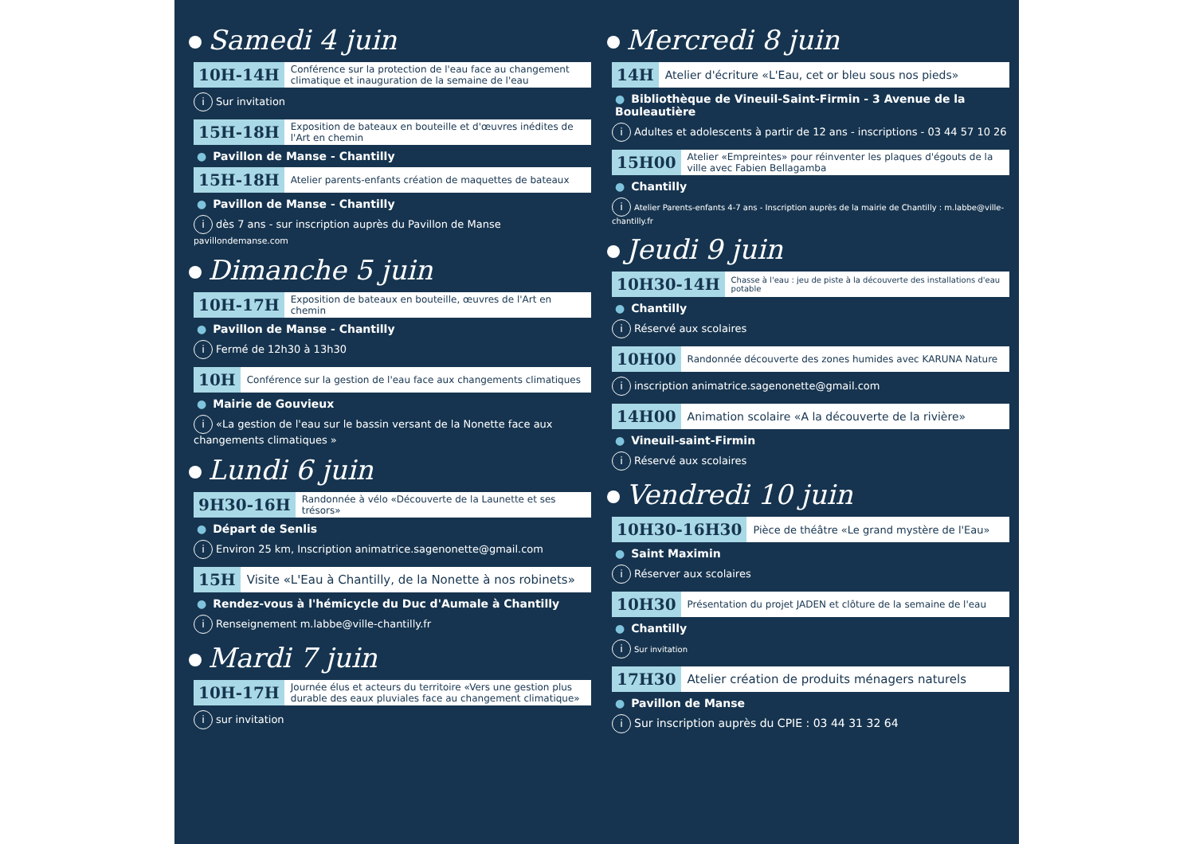Samedi 4 juin
10H-14H Conférence sur la protection de l'eau face au changement climatique et inauguration de la semaine de l'eau
i Sur invitation
15H-18H Exposition de bateaux en bouteille et d'œuvres inédites de l'Art en chemin
● Pavillon de Manse - Chantilly
15H-18H Atelier parents-enfants création de maquettes de bateaux
● Pavillon de Manse - Chantilly
idès 7 ans - sur inscription auprès du Pavillon de Manse pavillondemanse.com
Dimanche 5 juin
10H-17H Exposition de bateaux en bouteille, œuvres de l'Art en chemin
● Pavillon de Manse - Chantilly
i Fermé de 12h30 à 13h30
10H Conférence sur la gestion de l'eau face aux changements climatiques
● Mairie de Gouvieux
i «La gestion de l'eau sur le bassin versant de la Nonette face aux changements climatiques »
Lundi 6 juin
9H30-16H Randonnée à vélo «Découverte de la Launette et ses trésors»
● Départ de Senlis
i Environ 25 km, Inscription animatrice.sagenonette@gmail.com
15H Visite «L'Eau à Chantilly, de la Nonette à nos robinets»
● Rendez-vous à l'hémicycle du Duc d'Aumale à Chantilly
i Renseignement m.labbe@ville-chantilly.fr
Mardi 7 juin
10H-17H Journée élus et acteurs du territoire «Vers une gestion plus durable des eaux pluviales face au changement climatique»
isur invitation
Mercredi 8 juin
14H Atelier d'écriture «L'Eau, cet or bleu sous nos pieds»
● Bibliothèque de Vineuil-Saint-Firmin - 3 Avenue de la Bouleautière
i Adultes et adolescents à partir de 12 ans - inscriptions - 03 44 57 10 26
15H00 Atelier «Empreintes» pour réinventer les plaques d'égouts de la ville avec Fabien Bellagamba
● Chantilly
i Atelier Parents-enfants 4-7 ans - Inscription auprès de la mairie de Chantilly : m.labbe@ville-chantilly.fr
Jeudi 9 juin
10H30-14H Chasse à l'eau : jeu de piste à la découverte des installations d'eau potable
● Chantilly
i Réservé aux scolaires
10H00 Randonnée découverte des zones humides avec KARUNA Nature
iinscription animatrice.sagenonette@gmail.com
14H00 Animation scolaire «A la découverte de la rivière»
● Vineuil-saint-Firmin
i Réservé aux scolaires
Vendredi 10 juin
10H30-16H30 Pièce de théâtre «Le grand mystère de l'Eau»
● Saint Maximin
i Réserver aux scolaires
10H30 Présentation du projet JADEN et clôture de la semaine de l'eau
● Chantilly
i Sur invitation
17H30 Atelier création de produits ménagers naturels
● Pavillon de Manse
i Sur inscription auprès du CPIE : 03 44 31 32 64